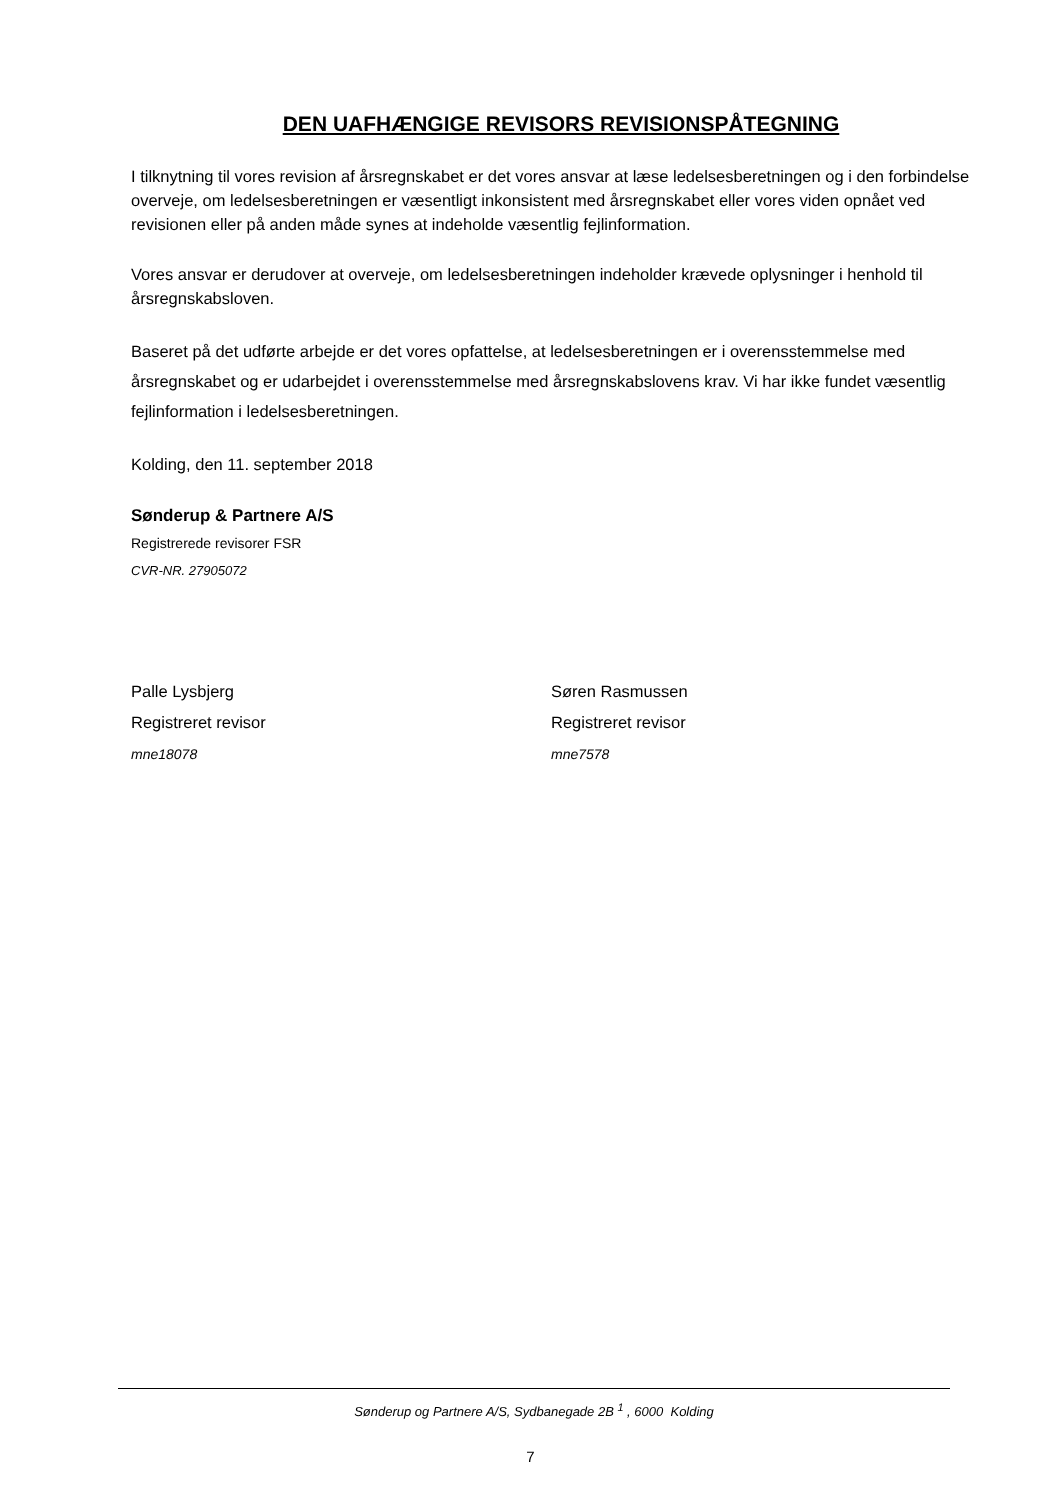DEN UAFHÆNGIGE REVISORS REVISIONSPÅTEGNING
I tilknytning til vores revision af årsregnskabet er det vores ansvar at læse ledelsesberetningen og i den forbindelse overveje, om ledelsesberetningen er væsentligt inkonsistent med årsregnskabet eller vores viden opnået ved revisionen eller på anden måde synes at indeholde væsentlig fejlinformation.
Vores ansvar er derudover at overveje, om ledelsesberetningen indeholder krævede oplysninger i henhold til årsregnskabsloven.
Baseret på det udførte arbejde er det vores opfattelse, at ledelsesberetningen er i overensstemmelse med årsregnskabet og er udarbejdet i overensstemmelse med årsregnskabslovens krav. Vi har ikke fundet væsentlig fejlinformation i ledelsesberetningen.
Kolding, den 11. september 2018
Sønderup & Partnere A/S
Registrerede revisorer FSR
CVR-NR. 27905072
Palle Lysbjerg
Registreret revisor
mne18078
Søren Rasmussen
Registreret revisor
mne7578
Sønderup og Partnere A/S, Sydbanegade 2B <sup>1</sup> , 6000 Kolding
7